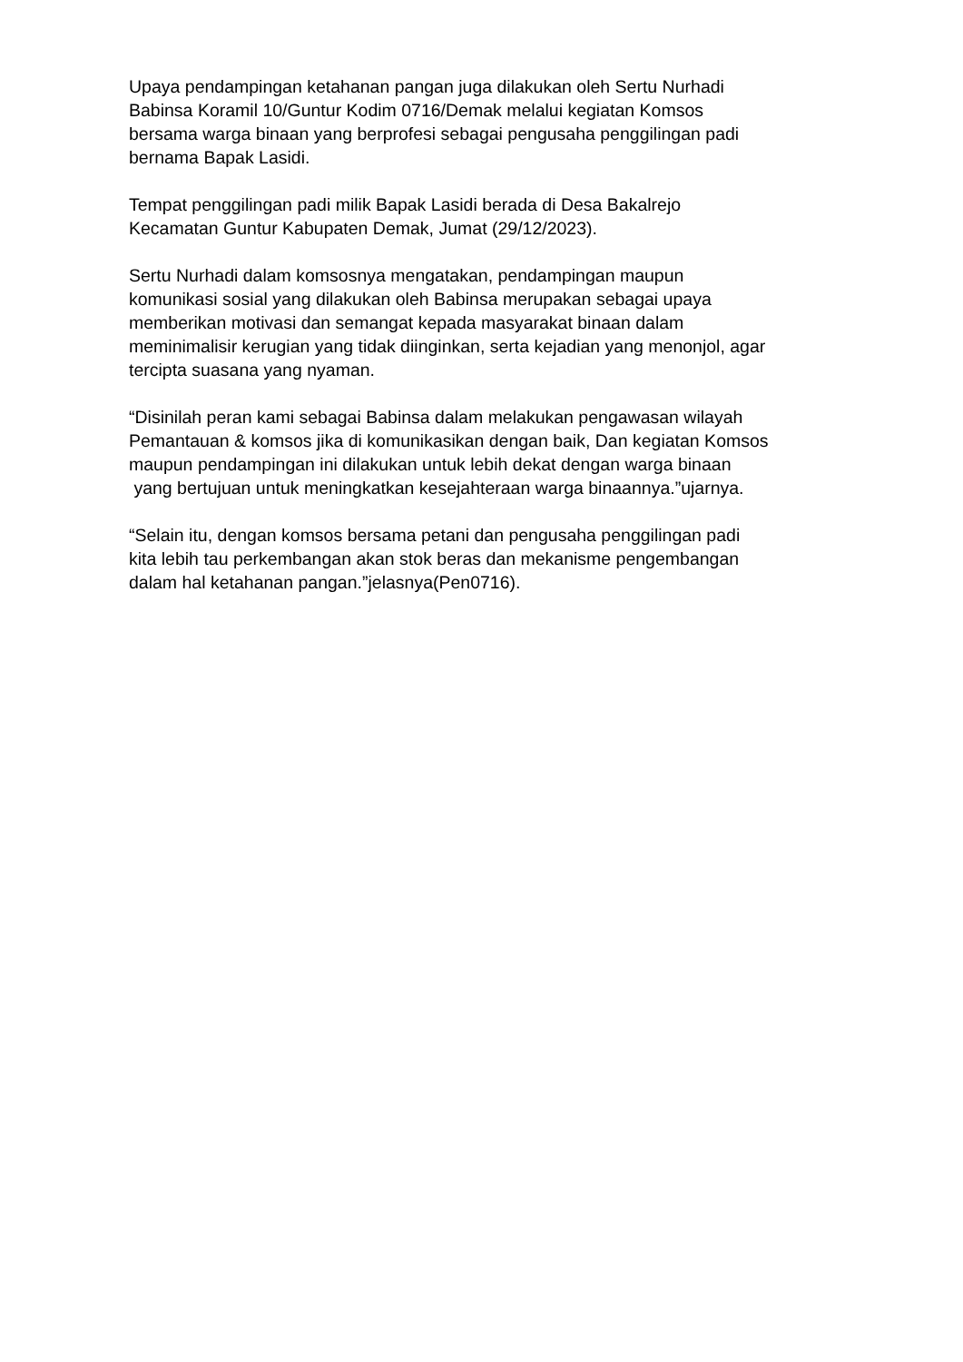Upaya pendampingan ketahanan pangan juga dilakukan oleh Sertu Nurhadi
Babinsa Koramil 10/Guntur Kodim 0716/Demak melalui kegiatan Komsos
bersama warga binaan yang berprofesi sebagai pengusaha penggilingan padi
bernama Bapak Lasidi.
Tempat penggilingan padi milik Bapak Lasidi berada di Desa Bakalrejo
Kecamatan Guntur Kabupaten Demak, Jumat (29/12/2023).
Sertu Nurhadi dalam komsosnya mengatakan, pendampingan maupun
komunikasi sosial yang dilakukan oleh Babinsa merupakan sebagai upaya
memberikan motivasi dan semangat kepada masyarakat binaan dalam
meminimalisir kerugian yang tidak diinginkan, serta kejadian yang menonjol, agar
tercipta suasana yang nyaman.
“Disinilah peran kami sebagai Babinsa dalam melakukan pengawasan wilayah
Pemantauan & komsos jika di komunikasikan dengan baik, Dan kegiatan Komsos
maupun pendampingan ini dilakukan untuk lebih dekat dengan warga binaan
yang bertujuan untuk meningkatkan kesejahteraan warga binaannya.”ujarnya.
“Selain itu, dengan komsos bersama petani dan pengusaha penggilingan padi
kita lebih tau perkembangan akan stok beras dan mekanisme pengembangan
dalam hal ketahanan pangan.”jelasnya(Pen0716).